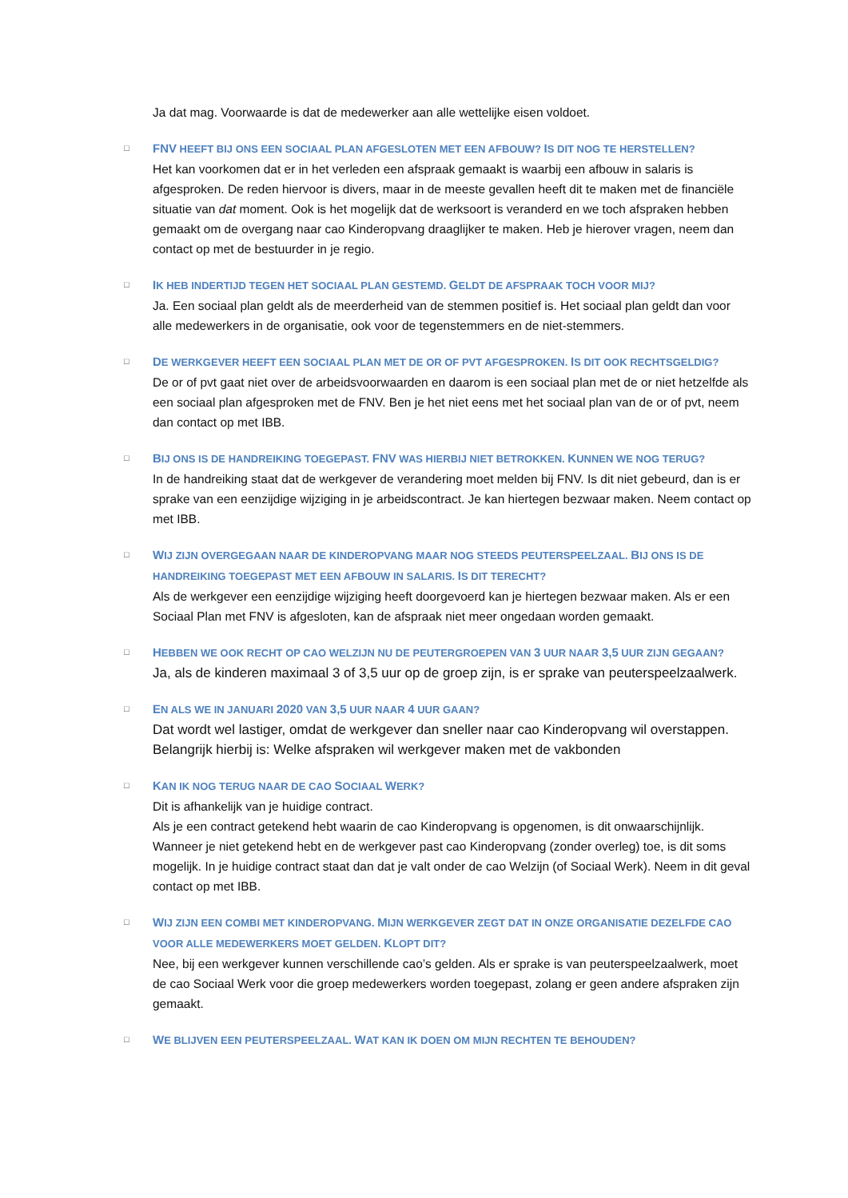Ja dat mag. Voorwaarde is dat de medewerker aan alle wettelijke eisen voldoet.
□
FNV HEEFT BIJ ONS EEN SOCIAAL PLAN AFGESLOTEN MET EEN AFBOUW? IS DIT NOG TE HERSTELLEN?
Het kan voorkomen dat er in het verleden een afspraak gemaakt is waarbij een afbouw in salaris is afgesproken. De reden hiervoor is divers, maar in de meeste gevallen heeft dit te maken met de financiële situatie van dat moment. Ook is het mogelijk dat de werksoort is veranderd en we toch afspraken hebben gemaakt om de overgang naar cao Kinderopvang draaglijker te maken. Heb je hierover vragen, neem dan contact op met de bestuurder in je regio.
□
IK HEB INDERTIJD TEGEN HET SOCIAAL PLAN GESTEMD. GELDT DE AFSPRAAK TOCH VOOR MIJ?
Ja. Een sociaal plan geldt als de meerderheid van de stemmen positief is. Het sociaal plan geldt dan voor alle medewerkers in de organisatie, ook voor de tegenstemmers en de niet-stemmers.
□
DE WERKGEVER HEEFT EEN SOCIAAL PLAN MET DE OR OF PVT AFGESPROKEN. IS DIT OOK RECHTSGELDIG?
De or of pvt gaat niet over de arbeidsvoorwaarden en daarom is een sociaal plan met de or niet hetzelfde als een sociaal plan afgesproken met de FNV. Ben je het niet eens met het sociaal plan van de or of pvt, neem dan contact op met IBB.
□
BIJ ONS IS DE HANDREIKING TOEGEPAST. FNV WAS HIERBIJ NIET BETROKKEN. KUNNEN WE NOG TERUG?
In de handreiking staat dat de werkgever de verandering moet melden bij FNV. Is dit niet gebeurd, dan is er sprake van een eenzijdige wijziging in je arbeidscontract. Je kan hiertegen bezwaar maken. Neem contact op met IBB.
□
WIJ ZIJN OVERGEGAAN NAAR DE KINDEROPVANG MAAR NOG STEEDS PEUTERSPEELZAAL. BIJ ONS IS DE HANDREIKING TOEGEPAST MET EEN AFBOUW IN SALARIS. IS DIT TERECHT?
Als de werkgever een eenzijdige wijziging heeft doorgevoerd kan je hiertegen bezwaar maken. Als er een Sociaal Plan met FNV is afgesloten, kan de afspraak niet meer ongedaan worden gemaakt.
□
HEBBEN WE OOK RECHT OP CAO WELZIJN NU DE PEUTERGROEPEN VAN 3 UUR NAAR 3,5 UUR ZIJN GEGAAN?
Ja, als de kinderen maximaal 3 of 3,5 uur op de groep zijn, is er sprake van peuterspeelzaalwerk.
□
EN ALS WE IN JANUARI 2020 VAN 3,5 UUR NAAR 4 UUR GAAN?
Dat wordt wel lastiger, omdat de werkgever dan sneller naar cao Kinderopvang wil overstappen. Belangrijk hierbij is: Welke afspraken wil werkgever maken met de vakbonden
□
KAN IK NOG TERUG NAAR DE CAO SOCIAAL WERK?
Dit is afhankelijk van je huidige contract.
Als je een contract getekend hebt waarin de cao Kinderopvang is opgenomen, is dit onwaarschijnlijk. Wanneer je niet getekend hebt en de werkgever past cao Kinderopvang (zonder overleg) toe, is dit soms mogelijk. In je huidige contract staat dan dat je valt onder de cao Welzijn (of Sociaal Werk). Neem in dit geval contact op met IBB.
□
WIJ ZIJN EEN COMBI MET KINDEROPVANG. MIJN WERKGEVER ZEGT DAT IN ONZE ORGANISATIE DEZELFDE CAO VOOR ALLE MEDEWERKERS MOET GELDEN. KLOPT DIT?
Nee, bij een werkgever kunnen verschillende cao’s gelden. Als er sprake is van peuterspeelzaalwerk, moet de cao Sociaal Werk voor die groep medewerkers worden toegepast, zolang er geen andere afspraken zijn gemaakt.
□
WE BLIJVEN EEN PEUTERSPEELZAAL. WAT KAN IK DOEN OM MIJN RECHTEN TE BEHOUDEN?